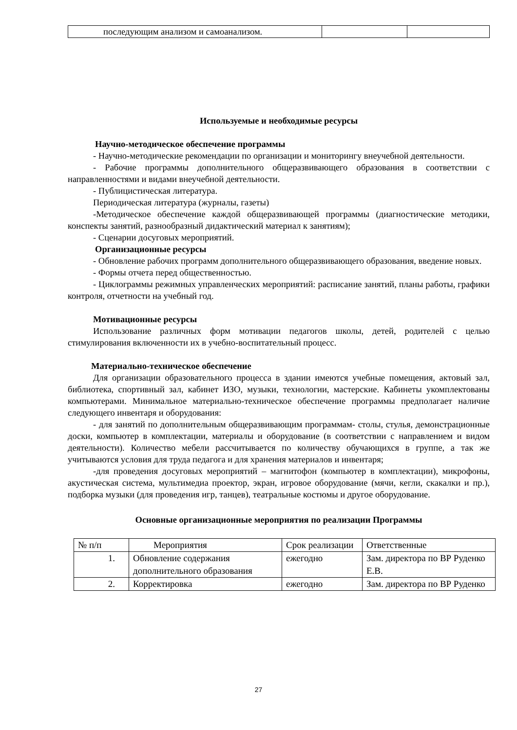| последующим анализом и самоанализом. | | |
Используемые и необходимые ресурсы
Научно-методическое обеспечение программы
- Научно-методические рекомендации по организации и мониторингу внеучебной деятельности.
- Рабочие программы дополнительного общеразвивающего образования в соответствии с направленностями и видами внеучебной деятельности.
- Публицистическая литература.
Периодическая литература (журналы, газеты)
-Методическое обеспечение каждой общеразвивающей программы (диагностические методики, конспекты занятий, разнообразный дидактический материал к занятиям);
- Сценарии досуговых мероприятий.
Организационные ресурсы
- Обновление рабочих программ дополнительного общеразвивающего образования, введение новых.
- Формы отчета перед общественностью.
- Циклограммы режимных управленческих мероприятий: расписание занятий, планы работы, графики контроля, отчетности на учебный год.
Мотивационные ресурсы
Использование различных форм мотивации педагогов школы, детей, родителей с целью стимулирования включенности их в учебно-воспитательный процесс.
Материально-техническое обеспечение
Для организации образовательного процесса в здании имеются учебные помещения, актовый зал, библиотека, спортивный зал, кабинет ИЗО, музыки, технологии, мастерские. Кабинеты укомплектованы компьютерами. Минимальное материально-техническое обеспечение программы предполагает наличие следующего инвентаря и оборудования:
- для занятий по дополнительным общеразвивающим программам- столы, стулья, демонстрационные доски, компьютер в комплектации, материалы и оборудование (в соответствии с направлением и видом деятельности). Количество мебели рассчитывается по количеству обучающихся в группе, а так же учитываются условия для труда педагога и для хранения материалов и инвентаря;
-для проведения досуговых мероприятий – магнитофон (компьютер в комплектации), микрофоны, акустическая система, мультимедиа проектор, экран, игровое оборудование (мячи, кегли, скакалки и пр.), подборка музыки (для проведения игр, танцев), театральные костюмы и другое оборудование.
Основные организационные мероприятия по реализации Программы
| № п/п | Мероприятия | Срок реализации | Ответственные |
| 1. | Обновление содержания дополнительного образования | ежегодно | Зам. директора по ВР Руденко Е.В. |
| 2. | Корректировка | ежегодно | Зам. директора по ВР Руденко |
27